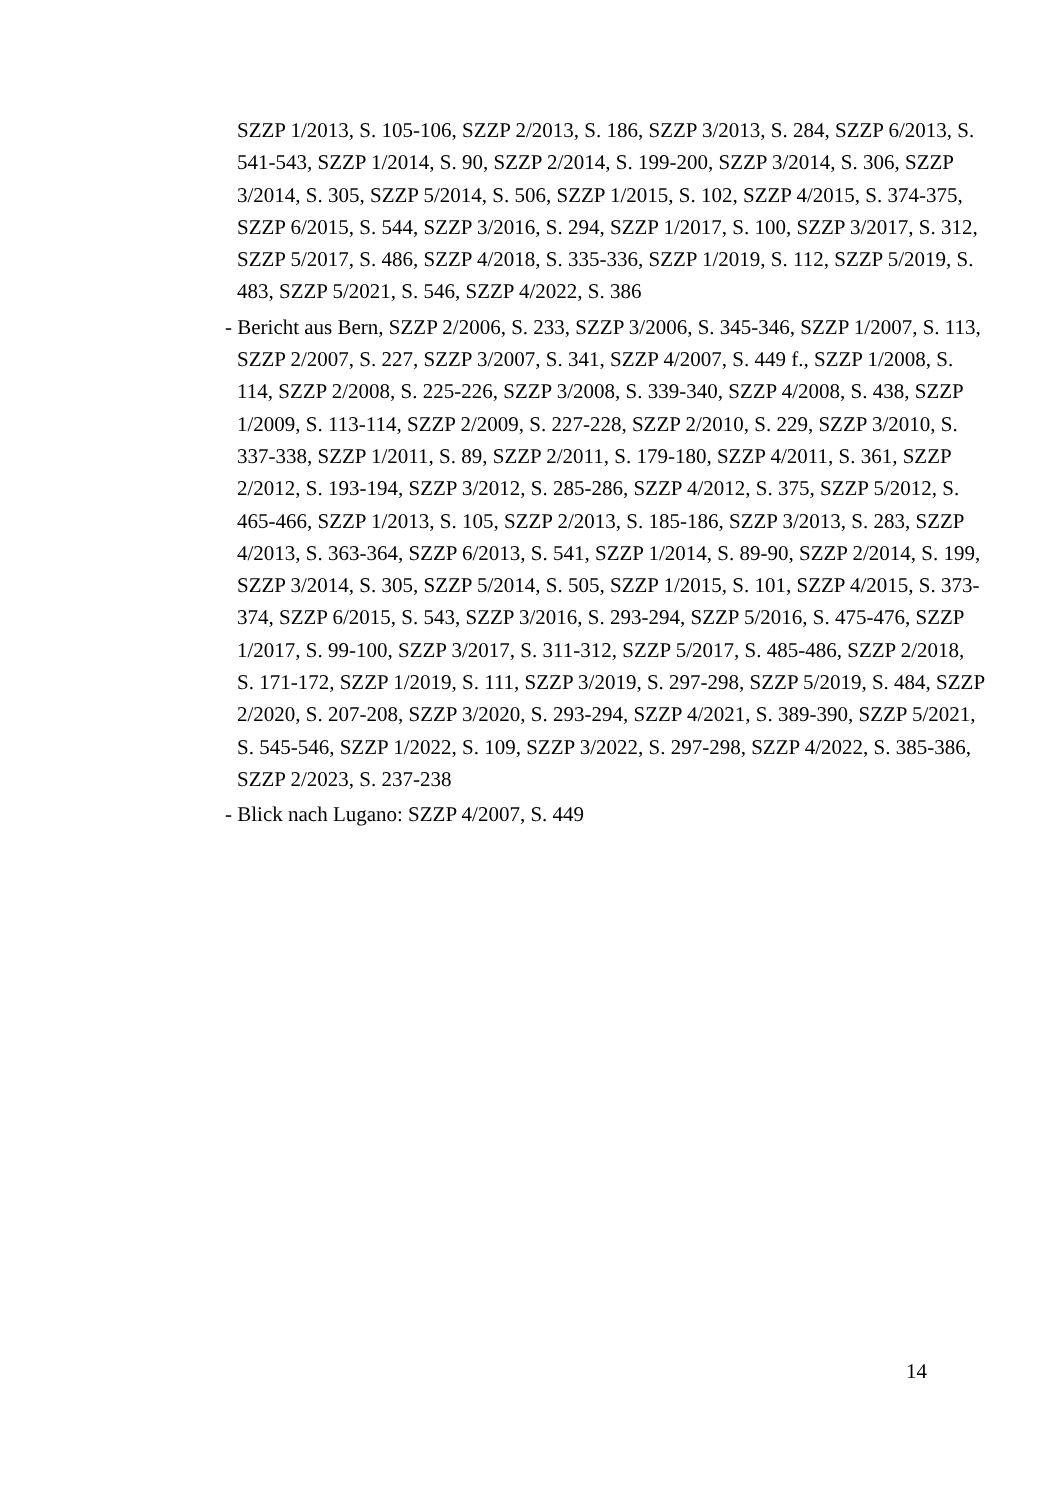SZZP 1/2013, S. 105-106, SZZP 2/2013, S. 186, SZZP 3/2013, S. 284, SZZP 6/2013, S. 541-543, SZZP 1/2014, S. 90, SZZP 2/2014, S. 199-200, SZZP 3/2014, S. 306, SZZP 3/2014, S. 305, SZZP 5/2014, S. 506, SZZP 1/2015, S. 102, SZZP 4/2015, S. 374-375, SZZP 6/2015, S. 544, SZZP 3/2016, S. 294, SZZP 1/2017, S. 100, SZZP 3/2017, S. 312, SZZP 5/2017, S. 486, SZZP 4/2018, S. 335-336, SZZP 1/2019, S. 112, SZZP 5/2019, S. 483, SZZP 5/2021, S. 546, SZZP 4/2022, S. 386
- Bericht aus Bern, SZZP 2/2006, S. 233, SZZP 3/2006, S. 345-346, SZZP 1/2007, S. 113, SZZP 2/2007, S. 227, SZZP 3/2007, S. 341, SZZP 4/2007, S. 449 f., SZZP 1/2008, S. 114, SZZP 2/2008, S. 225-226, SZZP 3/2008, S. 339-340, SZZP 4/2008, S. 438, SZZP 1/2009, S. 113-114, SZZP 2/2009, S. 227-228, SZZP 2/2010, S. 229, SZZP 3/2010, S. 337-338, SZZP 1/2011, S. 89, SZZP 2/2011, S. 179-180, SZZP 4/2011, S. 361, SZZP 2/2012, S. 193-194, SZZP 3/2012, S. 285-286, SZZP 4/2012, S. 375, SZZP 5/2012, S. 465-466, SZZP 1/2013, S. 105, SZZP 2/2013, S. 185-186, SZZP 3/2013, S. 283, SZZP 4/2013, S. 363-364, SZZP 6/2013, S. 541, SZZP 1/2014, S. 89-90, SZZP 2/2014, S. 199, SZZP 3/2014, S. 305, SZZP 5/2014, S. 505, SZZP 1/2015, S. 101, SZZP 4/2015, S. 373-374, SZZP 6/2015, S. 543, SZZP 3/2016, S. 293-294, SZZP 5/2016, S. 475-476, SZZP 1/2017, S. 99-100, SZZP 3/2017, S. 311-312, SZZP 5/2017, S. 485-486, SZZP 2/2018, S. 171-172, SZZP 1/2019, S. 111, SZZP 3/2019, S. 297-298, SZZP 5/2019, S. 484, SZZP 2/2020, S. 207-208, SZZP 3/2020, S. 293-294, SZZP 4/2021, S. 389-390, SZZP 5/2021, S. 545-546, SZZP 1/2022, S. 109, SZZP 3/2022, S. 297-298, SZZP 4/2022, S. 385-386, SZZP 2/2023, S. 237-238
- Blick nach Lugano: SZZP 4/2007, S. 449
14